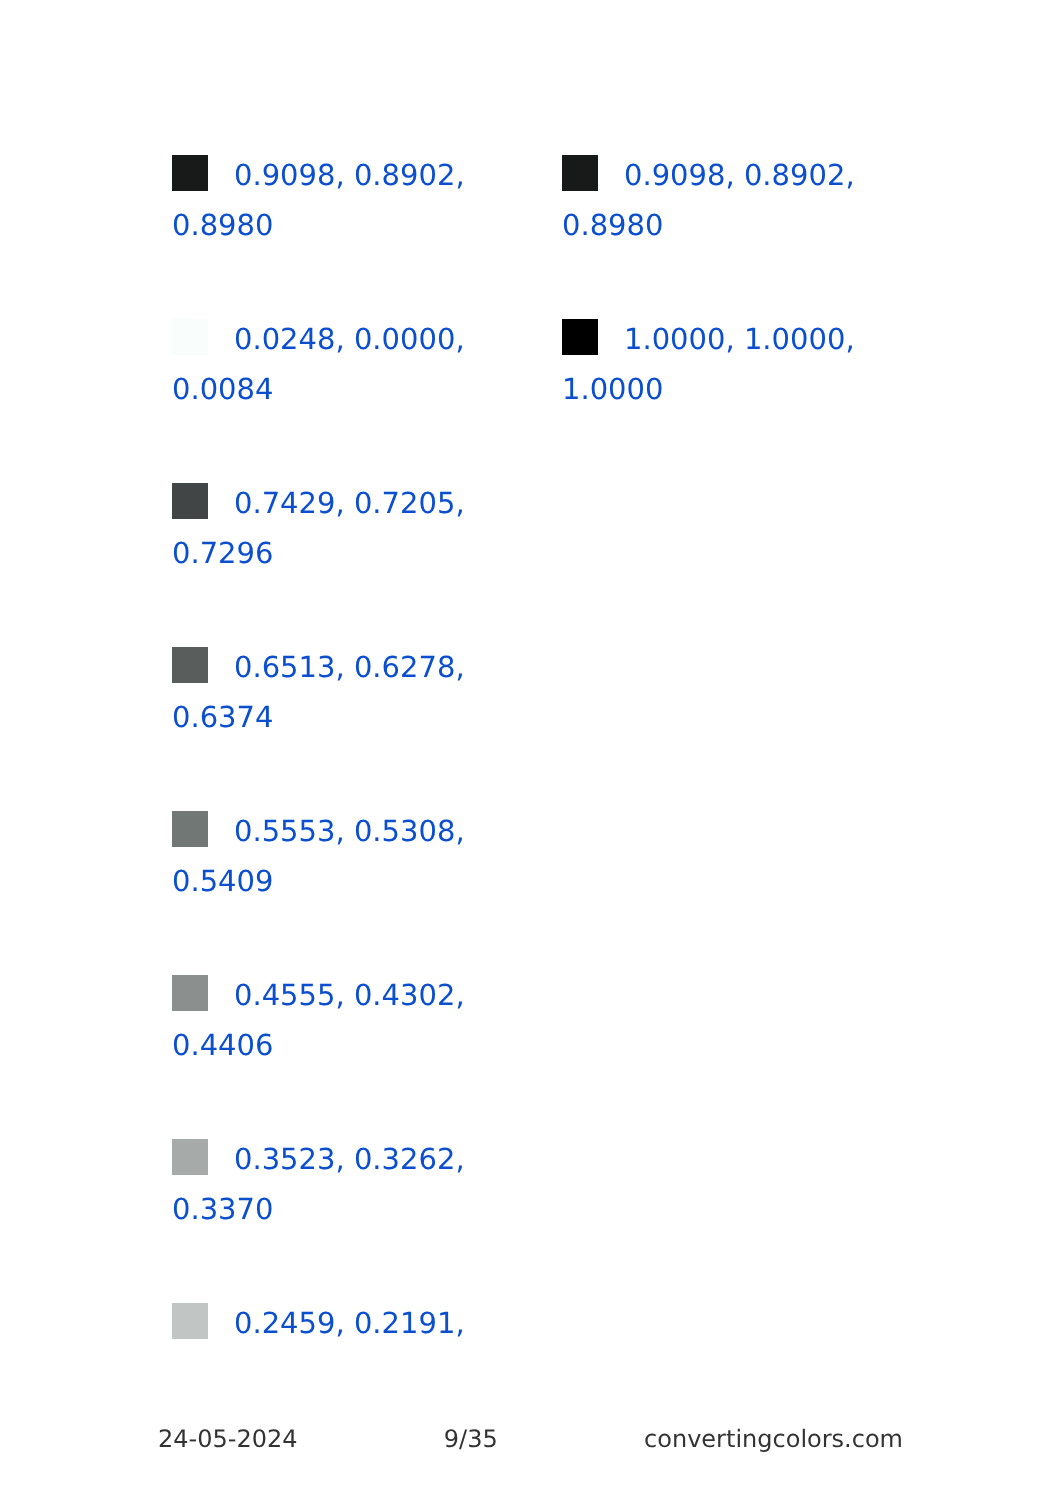0.9098, 0.8902,
0.8980
0.0248, 0.0000,
0.0084
0.7429, 0.7205,
0.7296
0.6513, 0.6278,
0.6374
0.5553, 0.5308,
0.5409
0.4555, 0.4302,
0.4406
0.3523, 0.3262,
0.3370
0.2459, 0.2191,
0.9098, 0.8902,
0.8980
1.0000, 1.0000,
1.0000
24-05-2024 9/35 convertingcolors.com